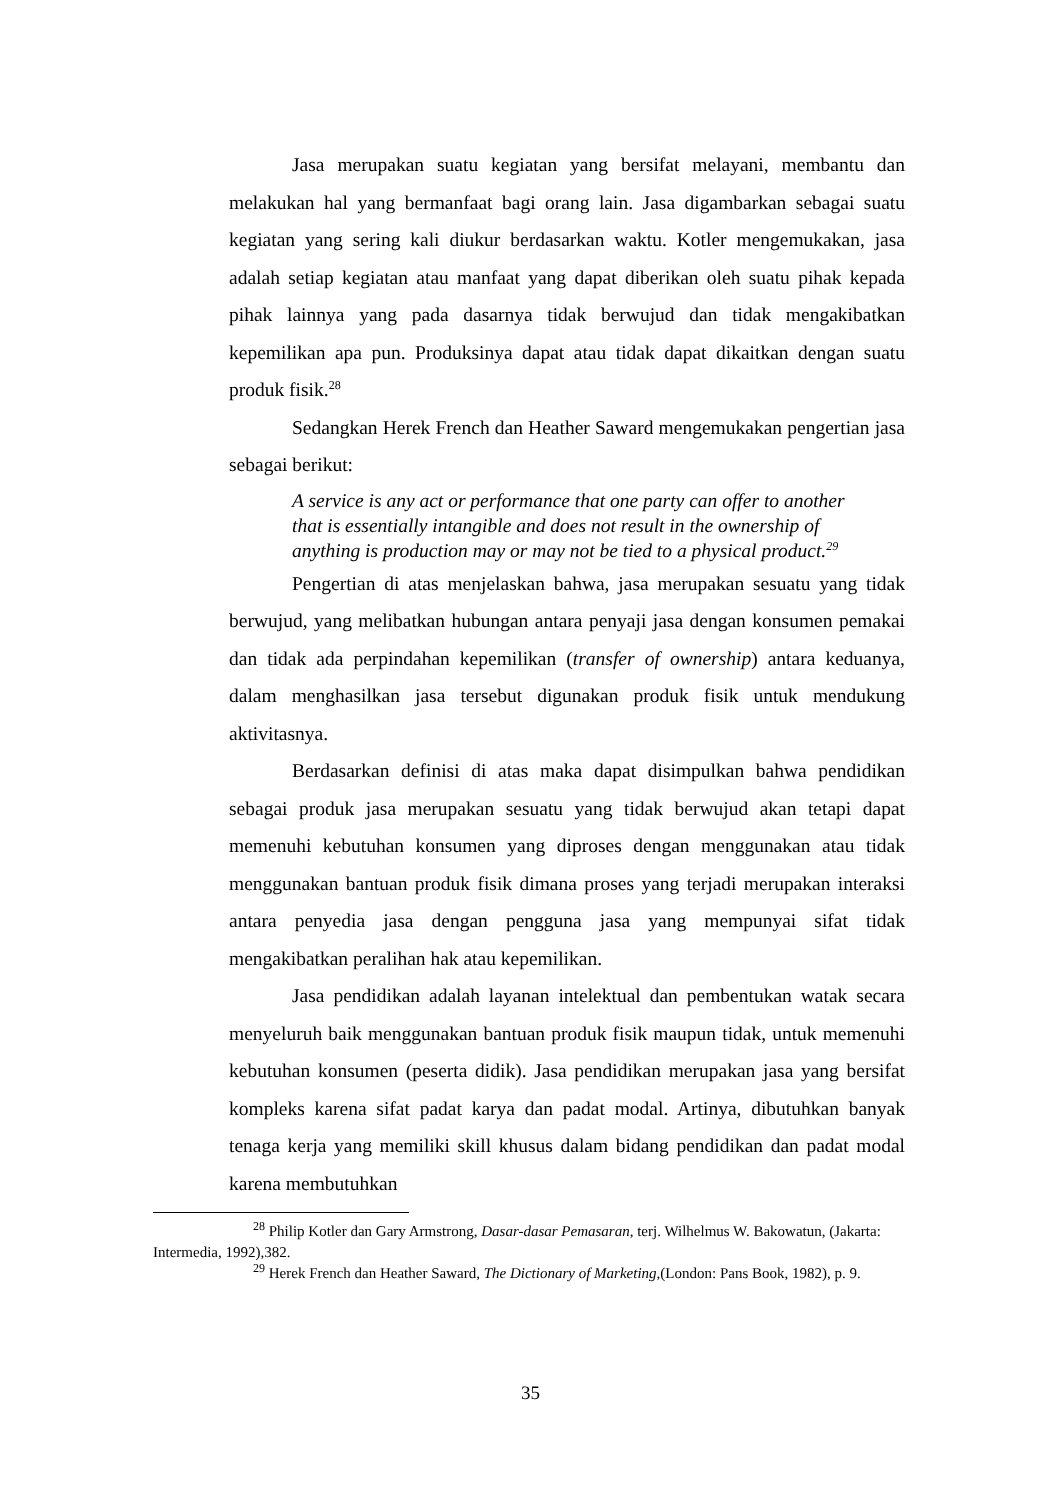Jasa merupakan suatu kegiatan yang bersifat melayani, membantu dan melakukan hal yang bermanfaat bagi orang lain. Jasa digambarkan sebagai suatu kegiatan yang sering kali diukur berdasarkan waktu. Kotler mengemukakan, jasa adalah setiap kegiatan atau manfaat yang dapat diberikan oleh suatu pihak kepada pihak lainnya yang pada dasarnya tidak berwujud dan tidak mengakibatkan kepemilikan apa pun. Produksinya dapat atau tidak dapat dikaitkan dengan suatu produk fisik.<sup>28</sup>
Sedangkan Herek French dan Heather Saward mengemukakan pengertian jasa sebagai berikut:
A service is any act or performance that one party can offer to another that is essentially intangible and does not result in the ownership of anything is production may or may not be tied to a physical product.<sup>29</sup>
Pengertian di atas menjelaskan bahwa, jasa merupakan sesuatu yang tidak berwujud, yang melibatkan hubungan antara penyaji jasa dengan konsumen pemakai dan tidak ada perpindahan kepemilikan (transfer of ownership) antara keduanya, dalam menghasilkan jasa tersebut digunakan produk fisik untuk mendukung aktivitasnya.
Berdasarkan definisi di atas maka dapat disimpulkan bahwa pendidikan sebagai produk jasa merupakan sesuatu yang tidak berwujud akan tetapi dapat memenuhi kebutuhan konsumen yang diproses dengan menggunakan atau tidak menggunakan bantuan produk fisik dimana proses yang terjadi merupakan interaksi antara penyedia jasa dengan pengguna jasa yang mempunyai sifat tidak mengakibatkan peralihan hak atau kepemilikan.
Jasa pendidikan adalah layanan intelektual dan pembentukan watak secara menyeluruh baik menggunakan bantuan produk fisik maupun tidak, untuk memenuhi kebutuhan konsumen (peserta didik). Jasa pendidikan merupakan jasa yang bersifat kompleks karena sifat padat karya dan padat modal. Artinya, dibutuhkan banyak tenaga kerja yang memiliki skill khusus dalam bidang pendidikan dan padat modal karena membutuhkan
<sup>28</sup> Philip Kotler dan Gary Armstrong, Dasar-dasar Pemasaran, terj. Wilhelmus W. Bakowatun, (Jakarta: Intermedia, 1992),382.
<sup>29</sup> Herek French dan Heather Saward, The Dictionary of Marketing,(London: Pans Book, 1982), p. 9.
35